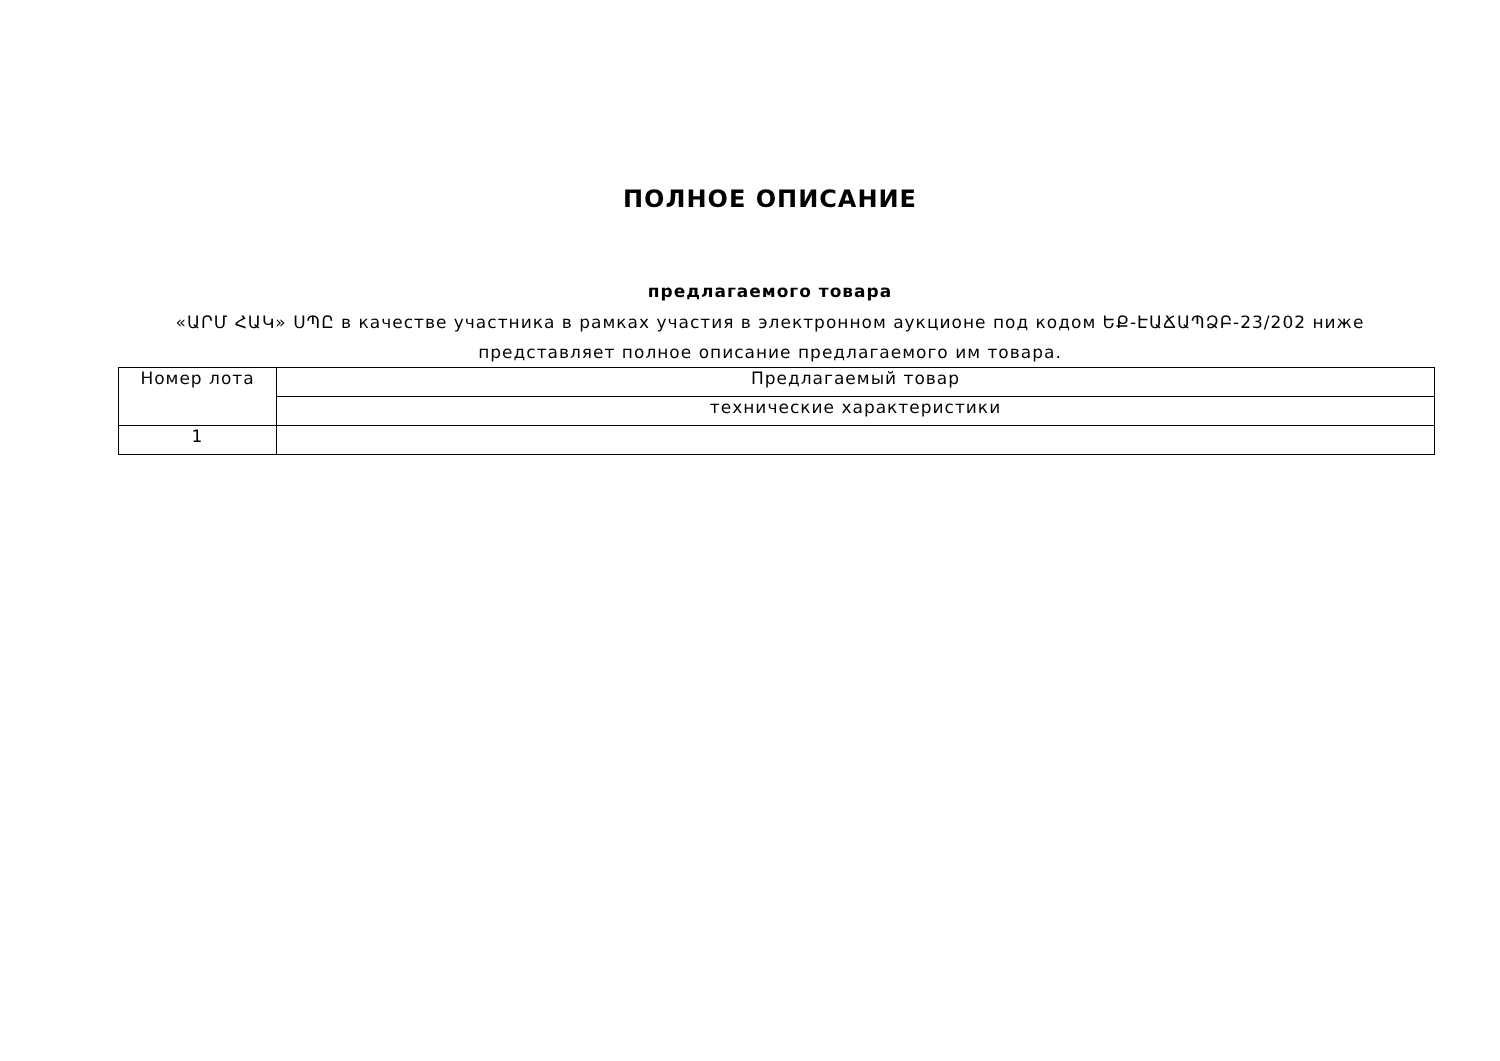ПОЛНОЕ ОПИСАНИЕ
предлагаемого товара
«ԱՐՄ ՀԱԿ» ՍՊԸ в качестве участника в рамках участия в электронном аукционе под кодом ԵՔ-ԷԱՃԱՊՁԲ-23/202 ниже представляет полное описание предлагаемого им товара.
| Номер лота | Предлагаемый товар |
| | технические характеристики |
| 1 | |